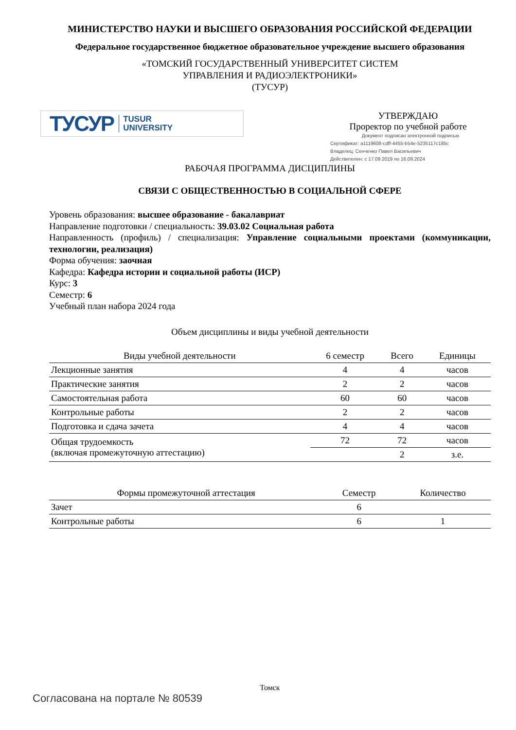МИНИСТЕРСТВО НАУКИ И ВЫСШЕГО ОБРАЗОВАНИЯ РОССИЙСКОЙ ФЕДЕРАЦИИ
Федеральное государственное бюджетное образовательное учреждение высшего образования
«ТОМСКИЙ ГОСУДАРСТВЕННЫЙ УНИВЕРСИТЕТ СИСТЕМ
УПРАВЛЕНИЯ И РАДИОЭЛЕКТРОНИКИ»
(ТУСУР)
ТУСУР TUSUR
UNIVERSITY
УТВЕРЖДАЮ
Проректор по учебной работе
Документ подписан электронной подписью
Сертификат: a1119608-cdff-4455-b54e-5235117c185c
Владелец: Сенченко Павел Васильевич
Действителен: с 17.09.2019 по 16.09.2024
РАБОЧАЯ ПРОГРАММА ДИСЦИПЛИНЫ
СВЯЗИ С ОБЩЕСТВЕННОСТЬЮ В СОЦИАЛЬНОЙ СФЕРЕ
Уровень образования: высшее образование - бакалавриат
Направление подготовки / специальность: 39.03.02 Социальная работа
Направленность (профиль) / специализация: Управление социальными проектами (коммуникации, технологии, реализация)
Форма обучения: заочная
Кафедра: Кафедра истории и социальной работы (ИСР)
Курс: 3
Семестр: 6
Учебный план набора 2024 года
Объем дисциплины и виды учебной деятельности
| Виды учебной деятельности | 6 семестр | Всего | Единицы |
| --- | --- | --- | --- |
| Лекционные занятия | 4 | 4 | часов |
| Практические занятия | 2 | 2 | часов |
| Самостоятельная работа | 60 | 60 | часов |
| Контрольные работы | 2 | 2 | часов |
| Подготовка и сдача зачета | 4 | 4 | часов |
| Общая трудоемкость (включая промежуточную аттестацию) | 72 | 72 | часов |
| | | 2 | з.е. |
| Формы промежуточной аттестация | Семестр | Количество |
| --- | --- | --- |
| Зачет | 6 | |
| Контрольные работы | 6 | 1 |
Томск
Согласована на портале № 80539